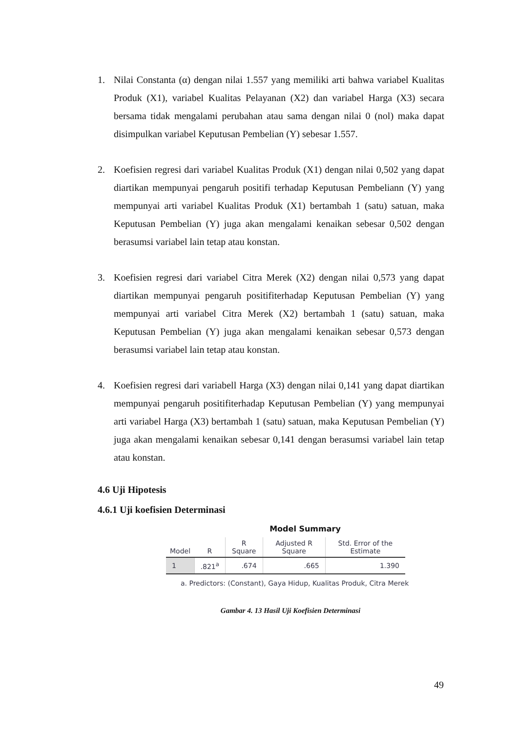1. Nilai Constanta (α) dengan nilai 1.557 yang memiliki arti bahwa variabel Kualitas Produk (X1), variabel Kualitas Pelayanan (X2) dan variabel Harga (X3) secara bersama tidak mengalami perubahan atau sama dengan nilai 0 (nol) maka dapat disimpulkan variabel Keputusan Pembelian (Y) sebesar 1.557.
2. Koefisien regresi dari variabel Kualitas Produk (X1) dengan nilai 0,502 yang dapat diartikan mempunyai pengaruh positifi terhadap Keputusan Pembeliann (Y) yang mempunyai arti variabel Kualitas Produk (X1) bertambah 1 (satu) satuan, maka Keputusan Pembelian (Y) juga akan mengalami kenaikan sebesar 0,502 dengan berasumsi variabel lain tetap atau konstan.
3. Koefisien regresi dari variabel Citra Merek (X2) dengan nilai 0,573 yang dapat diartikan mempunyai pengaruh positifiterhadap Keputusan Pembelian (Y) yang mempunyai arti variabel Citra Merek (X2) bertambah 1 (satu) satuan, maka Keputusan Pembelian (Y) juga akan mengalami kenaikan sebesar 0,573 dengan berasumsi variabel lain tetap atau konstan.
4. Koefisien regresi dari variabell Harga (X3) dengan nilai 0,141 yang dapat diartikan mempunyai pengaruh positifiterhadap Keputusan Pembelian (Y) yang mempunyai arti variabel Harga (X3) bertambah 1 (satu) satuan, maka Keputusan Pembelian (Y) juga akan mengalami kenaikan sebesar 0,141 dengan berasumsi variabel lain tetap atau konstan.
4.6 Uji Hipotesis
4.6.1 Uji koefisien Determinasi
Model Summary
| Model | R | R Square | Adjusted R Square | Std. Error of the Estimate |
| --- | --- | --- | --- | --- |
| 1 | .821<sup>a</sup> | .674 | .665 | 1.390 |
a. Predictors: (Constant), Gaya Hidup, Kualitas Produk, Citra Merek
Gambar 4. 13 Hasil Uji Koefisien Determinasi
49